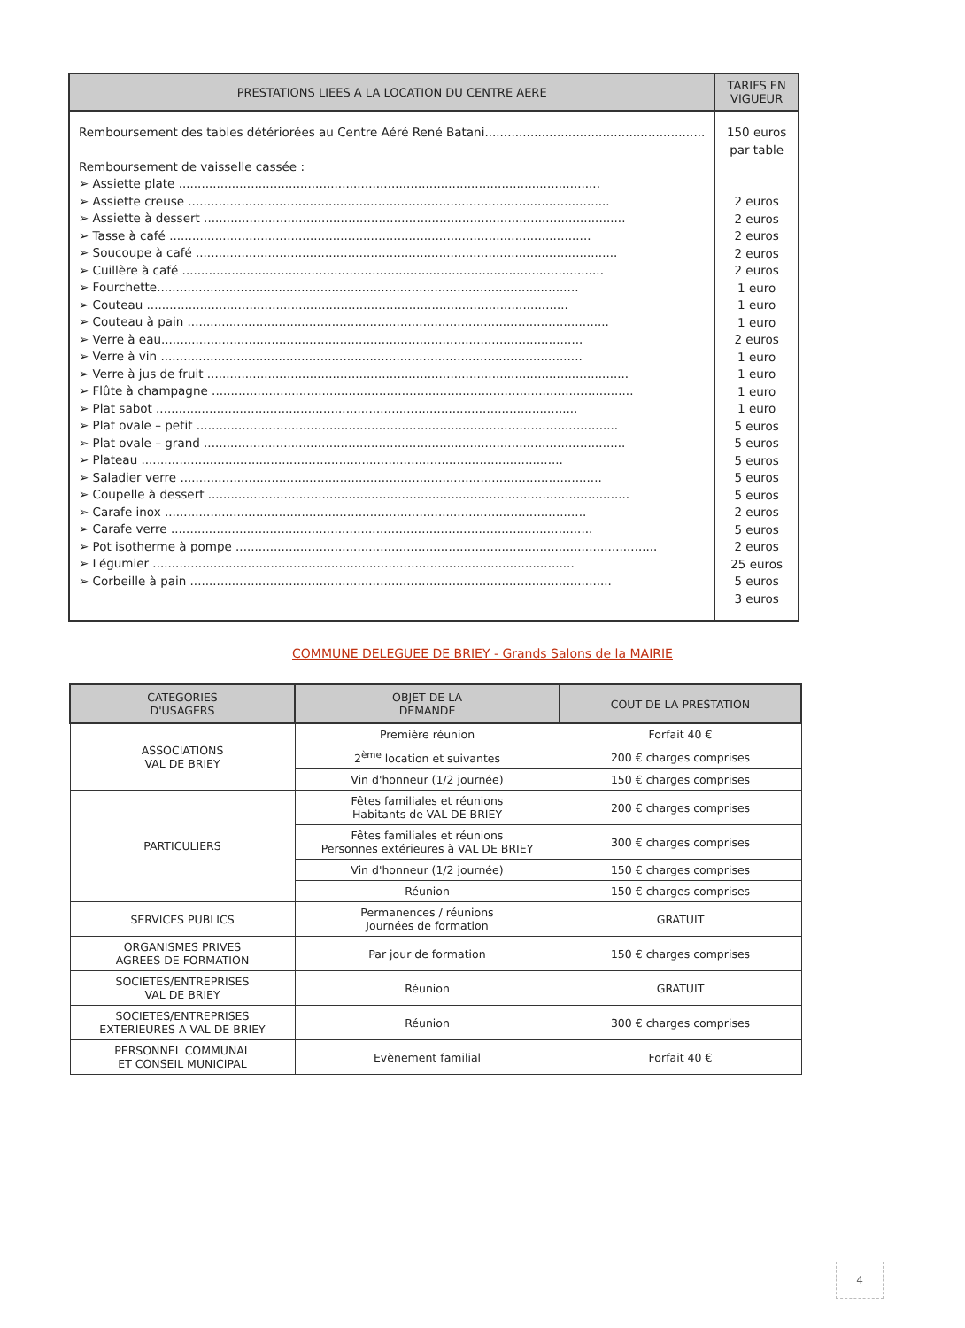| PRESTATIONS LIEES A LA LOCATION DU CENTRE AERE | TARIFS EN VIGUEUR |
| --- | --- |
| Remboursement des tables détériorées au Centre Aéré René Batani.......................................................... Remboursement de vaisselle cassée : ➢ Assiette plate ............................................................................................................... ➢ Assiette creuse ............................................................................................................... ➢ Assiette à dessert ............................................................................................................... ➢ Tasse à café ............................................................................................................... ➢ Soucoupe à café ............................................................................................................... ➢ Cuillère à café ............................................................................................................... ➢ Fourchette............................................................................................................... ➢ Couteau ............................................................................................................... ➢ Couteau à pain ............................................................................................................... ➢ Verre à eau............................................................................................................... ➢ Verre à vin ............................................................................................................... ➢ Verre à jus de fruit ............................................................................................................... ➢ Flûte à champagne ............................................................................................................... ➢ Plat sabot ............................................................................................................... ➢ Plat ovale – petit ............................................................................................................... ➢ Plat ovale – grand ............................................................................................................... ➢ Plateau ............................................................................................................... ➢ Saladier verre ............................................................................................................... ➢ Coupelle à dessert ............................................................................................................... ➢ Carafe inox ............................................................................................................... ➢ Carafe verre ............................................................................................................... ➢ Pot isotherme à pompe ............................................................................................................... ➢ Légumier ............................................................................................................... ➢ Corbeille à pain ............................................................................................................... | 150 euros par table 2 euros 2 euros 2 euros 2 euros 2 euros 1 euro 1 euro 1 euro 2 euros 1 euro 1 euro 1 euro 1 euro 5 euros 5 euros 5 euros 5 euros 5 euros 2 euros 5 euros 2 euros 25 euros 5 euros 3 euros |
COMMUNE DELEGUEE DE BRIEY - Grands Salons de la MAIRIE
| CATEGORIES D'USAGERS | OBJET DE LA DEMANDE | COUT DE LA PRESTATION |
| --- | --- | --- |
| ASSOCIATIONS VAL DE BRIEY | Première réunion | Forfait 40 € |
| | 2<sup>ème</sup> location et suivantes | 200 € charges comprises |
| | Vin d'honneur (1/2 journée) | 150 € charges comprises |
| PARTICULIERS | Fêtes familiales et réunions Habitants de VAL DE BRIEY | 200 € charges comprises |
| | Fêtes familiales et réunions Personnes extérieures à VAL DE BRIEY | 300 € charges comprises |
| | Vin d'honneur (1/2 journée) | 150 € charges comprises |
| | Réunion | 150 € charges comprises |
| SERVICES PUBLICS | Permanences / réunions Journées de formation | GRATUIT |
| ORGANISMES PRIVES AGREES DE FORMATION | Par jour de formation | 150 € charges comprises |
| SOCIETES/ENTREPRISES VAL DE BRIEY | Réunion | GRATUIT |
| SOCIETES/ENTREPRISES EXTERIEURES A VAL DE BRIEY | Réunion | 300 € charges comprises |
| PERSONNEL COMMUNAL ET CONSEIL MUNICIPAL | Evènement familial | Forfait 40 € |
4